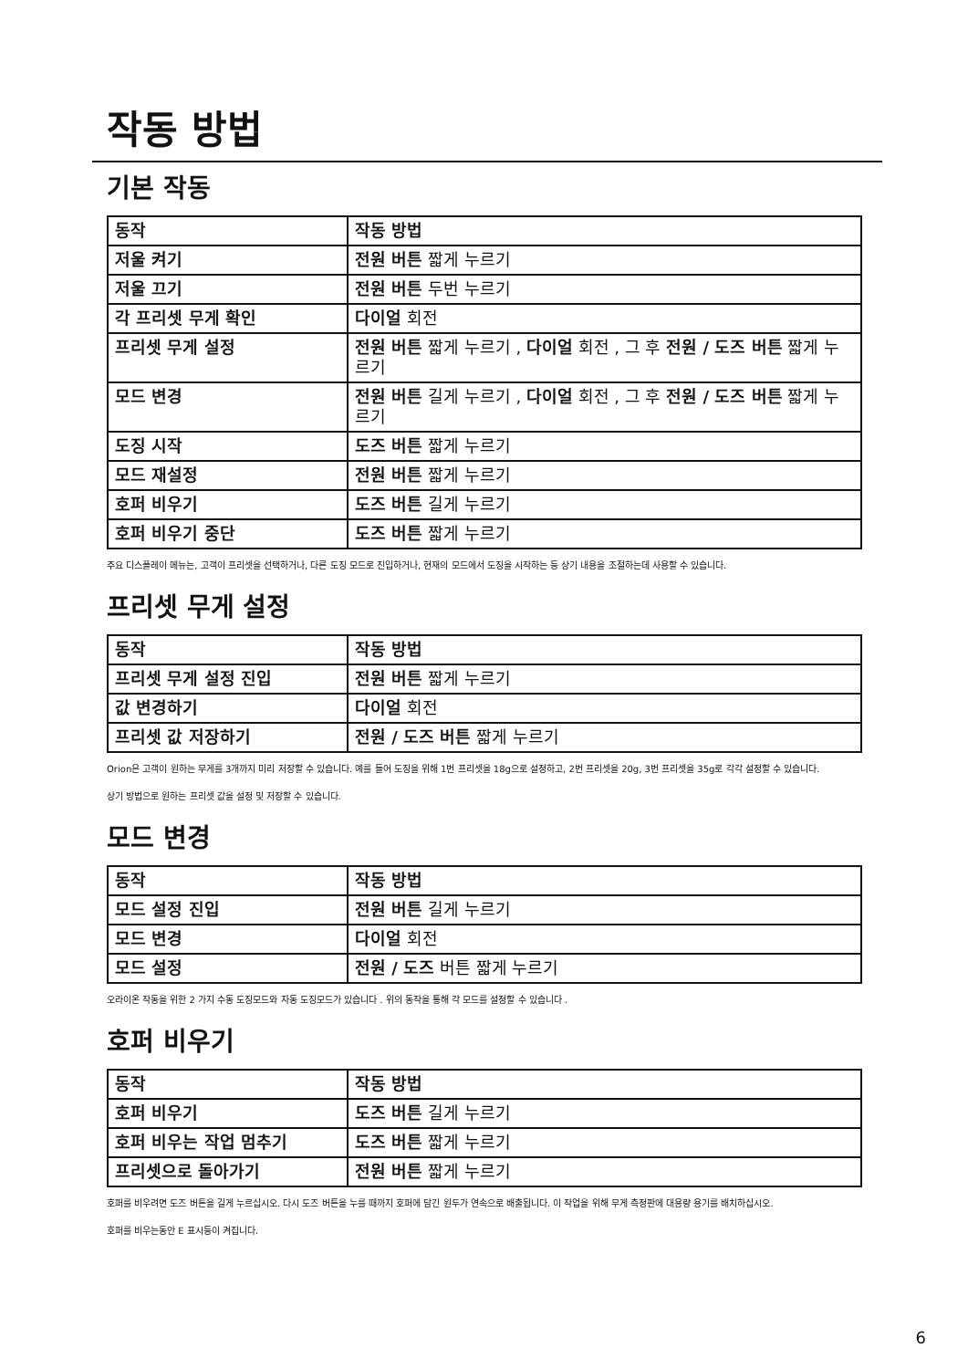작동 방법
기본 작동
| 동작 | 작동 방법 |
| --- | --- |
| 저울 켜기 | 전원 버튼 짧게 누르기 |
| 저울 끄기 | 전원 버튼 두번 누르기 |
| 각 프리셋 무게 확인 | 다이얼 회전 |
| 프리셋 무게 설정 | 전원 버튼 짧게 누르기 , 다이얼 회전 , 그 후 전원 / 도즈 버튼 짧게 누르기 |
| 모드 변경 | 전원 버튼 길게 누르기 , 다이얼 회전 , 그 후 전원 / 도즈 버튼 짧게 누르기 |
| 도징 시작 | 도즈 버튼 짧게 누르기 |
| 모드 재설정 | 전원 버튼 짧게 누르기 |
| 호퍼 비우기 | 도즈 버튼 길게 누르기 |
| 호퍼 비우기 중단 | 도즈 버튼 짧게 누르기 |
주요 디스플레이 메뉴는, 고객이 프리셋을 선택하거나, 다른 도징 모드로 진입하거나, 현재의 모드에서 도징을 시작하는 등 상기 내용을 조절하는데 사용할 수 있습니다.
프리셋 무게 설정
| 동작 | 작동 방법 |
| --- | --- |
| 프리셋 무게 설정 진입 | 전원 버튼 짧게 누르기 |
| 값 변경하기 | 다이얼 회전 |
| 프리셋 값 저장하기 | 전원 / 도즈 버튼 짧게 누르기 |
Orion은 고객이 원하는 무게를 3개까지 미리 저장할 수 있습니다. 예를 들어 도징을 위해 1번 프리셋을 18g으로 설정하고, 2번 프리셋을 20g, 3번 프리셋을 35g로 각각 설정할 수 있습니다.
상기 방법으로 원하는 프리셋 값을 설정 및 저장할 수 있습니다.
모드 변경
| 동작 | 작동 방법 |
| --- | --- |
| 모드 설정 진입 | 전원 버튼 길게 누르기 |
| 모드 변경 | 다이얼 회전 |
| 모드 설정 | 전원 / 도즈 버튼 짧게 누르기 |
오라이온 작동을 위한 2 가지 수동 도징모드와 자동 도징모드가 있습니다 . 위의 동작을 통해 각 모드를 설정할 수 있습니다 .
호퍼 비우기
| 동작 | 작동 방법 |
| --- | --- |
| 호퍼 비우기 | 도즈 버튼 길게 누르기 |
| 호퍼 비우는 작업 멈추기 | 도즈 버튼 짧게 누르기 |
| 프리셋으로 돌아가기 | 전원 버튼 짧게 누르기 |
호퍼를 비우려면 도즈 버튼을 길게 누르십시오. 다시 도즈 버튼을 누를 때까지 호퍼에 담긴 원두가 연속으로 배출됩니다. 이 작업을 위해 무게 측정판에 대용량 용기를 배치하십시오.
호퍼를 비우는동안 E 표시등이 켜집니다.
6